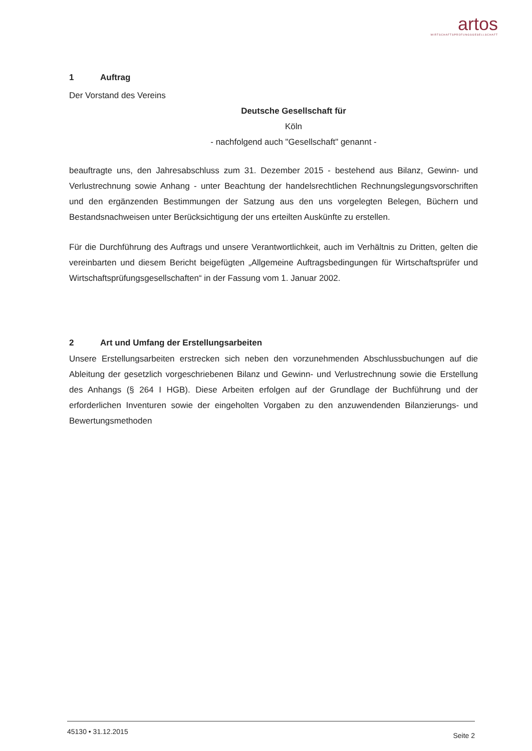artos
WIRTSCHAFTSPRÜFUNGSGESELLSCHAFT
1 Auftrag
Der Vorstand des Vereins
Deutsche Gesellschaft für
Köln
- nachfolgend auch "Gesellschaft" genannt -
beauftragte uns, den Jahresabschluss zum 31. Dezember 2015 - bestehend aus Bilanz, Gewinn- und Verlustrechnung sowie Anhang - unter Beachtung der handelsrechtlichen Rechnungslegungsvorschriften und den ergänzenden Bestimmungen der Satzung aus den uns vorgelegten Belegen, Büchern und Bestandsnachweisen unter Berücksichtigung der uns erteilten Auskünfte zu erstellen.
Für die Durchführung des Auftrags und unsere Verantwortlichkeit, auch im Verhältnis zu Dritten, gelten die vereinbarten und diesem Bericht beigefügten „Allgemeine Auftragsbedingungen für Wirtschaftsprüfer und Wirtschaftsprüfungsgesellschaften“ in der Fassung vom 1. Januar 2002.
2 Art und Umfang der Erstellungsarbeiten
Unsere Erstellungsarbeiten erstrecken sich neben den vorzunehmenden Abschlussbuchungen auf die Ableitung der gesetzlich vorgeschriebenen Bilanz und Gewinn- und Verlustrechnung sowie die Erstellung des Anhangs (§ 264 I HGB). Diese Arbeiten erfolgen auf der Grundlage der Buchführung und der erforderlichen Inventuren sowie der eingeholten Vorgaben zu den anzuwendenden Bilanzierungs- und Bewertungsmethoden
45130 • 31.12.2015 Seite 2